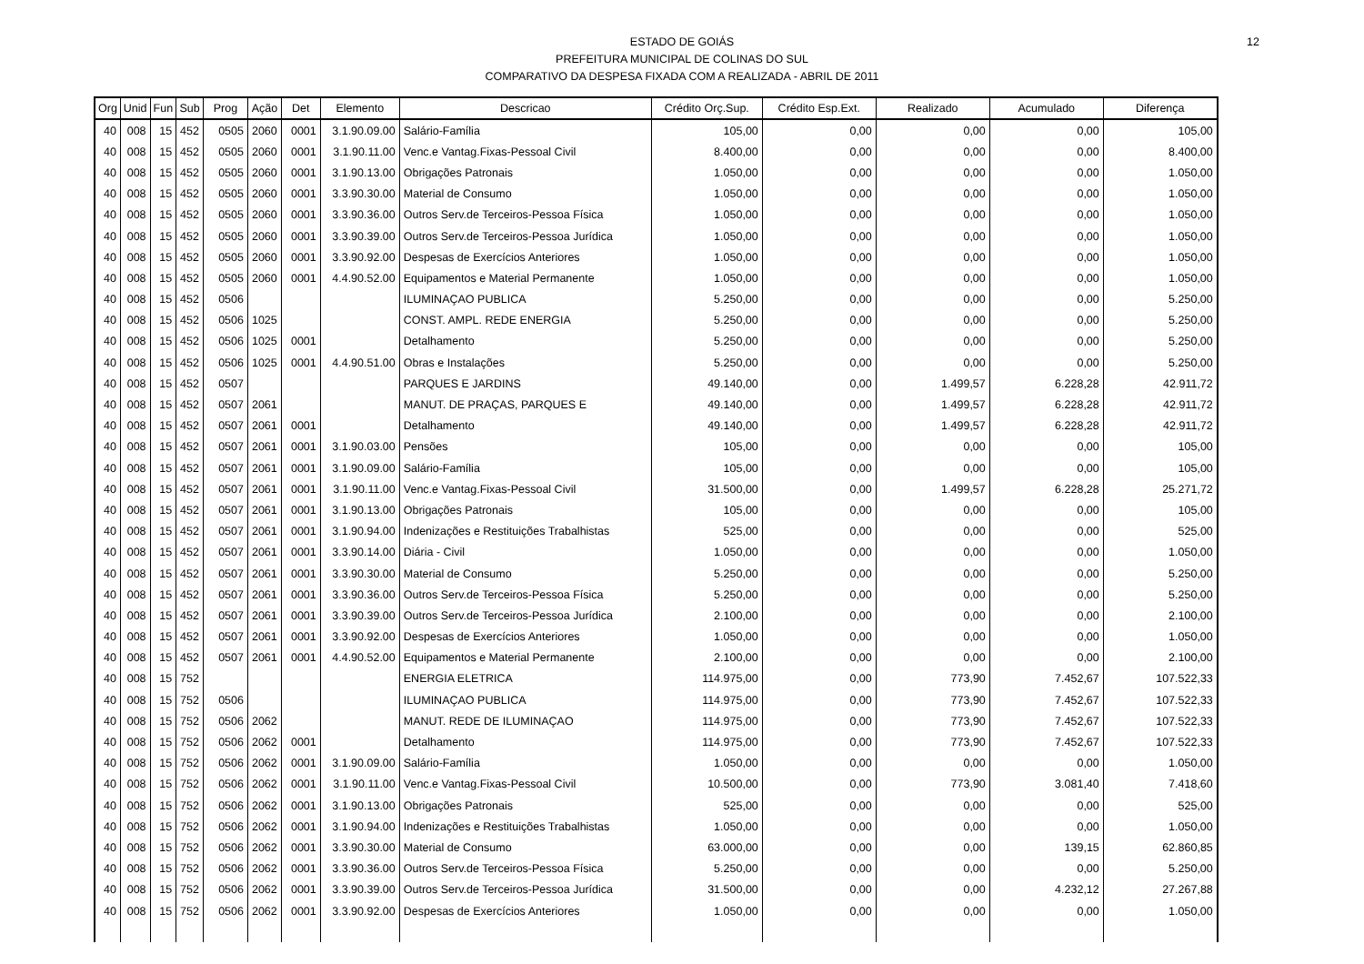ESTADO DE GOIÁS
PREFEITURA MUNICIPAL DE COLINAS DO SUL
COMPARATIVO DA DESPESA FIXADA COM A REALIZADA - ABRIL DE 2011
12
| Org | Unid | Fun | Sub | Prog | Ação | Det | Elemento | Descricao | Crédito Orç.Sup. | Crédito Esp.Ext. | Realizado | Acumulado | Diferença |
| --- | --- | --- | --- | --- | --- | --- | --- | --- | --- | --- | --- | --- | --- |
| 40 | 008 | 15 | 452 | 0505 | 2060 | 0001 | 3.1.90.09.00 | Salário-Família | 105,00 | 0,00 | 0,00 | 0,00 | 105,00 |
| 40 | 008 | 15 | 452 | 0505 | 2060 | 0001 | 3.1.90.11.00 | Venc.e Vantag.Fixas-Pessoal Civil | 8.400,00 | 0,00 | 0,00 | 0,00 | 8.400,00 |
| 40 | 008 | 15 | 452 | 0505 | 2060 | 0001 | 3.1.90.13.00 | Obrigações Patronais | 1.050,00 | 0,00 | 0,00 | 0,00 | 1.050,00 |
| 40 | 008 | 15 | 452 | 0505 | 2060 | 0001 | 3.3.90.30.00 | Material de Consumo | 1.050,00 | 0,00 | 0,00 | 0,00 | 1.050,00 |
| 40 | 008 | 15 | 452 | 0505 | 2060 | 0001 | 3.3.90.36.00 | Outros Serv.de Terceiros-Pessoa Física | 1.050,00 | 0,00 | 0,00 | 0,00 | 1.050,00 |
| 40 | 008 | 15 | 452 | 0505 | 2060 | 0001 | 3.3.90.39.00 | Outros Serv.de Terceiros-Pessoa Jurídica | 1.050,00 | 0,00 | 0,00 | 0,00 | 1.050,00 |
| 40 | 008 | 15 | 452 | 0505 | 2060 | 0001 | 3.3.90.92.00 | Despesas de Exercícios Anteriores | 1.050,00 | 0,00 | 0,00 | 0,00 | 1.050,00 |
| 40 | 008 | 15 | 452 | 0505 | 2060 | 0001 | 4.4.90.52.00 | Equipamentos e Material Permanente | 1.050,00 | 0,00 | 0,00 | 0,00 | 1.050,00 |
| 40 | 008 | 15 | 452 | 0506 | | | | ILUMINAÇAO PUBLICA | 5.250,00 | 0,00 | 0,00 | 0,00 | 5.250,00 |
| 40 | 008 | 15 | 452 | 0506 | 1025 | | | CONST. AMPL. REDE ENERGIA | 5.250,00 | 0,00 | 0,00 | 0,00 | 5.250,00 |
| 40 | 008 | 15 | 452 | 0506 | 1025 | 0001 | | Detalhamento | 5.250,00 | 0,00 | 0,00 | 0,00 | 5.250,00 |
| 40 | 008 | 15 | 452 | 0506 | 1025 | 0001 | 4.4.90.51.00 | Obras e Instalações | 5.250,00 | 0,00 | 0,00 | 0,00 | 5.250,00 |
| 40 | 008 | 15 | 452 | 0507 | | | | PARQUES E JARDINS | 49.140,00 | 0,00 | 1.499,57 | 6.228,28 | 42.911,72 |
| 40 | 008 | 15 | 452 | 0507 | 2061 | | | MANUT. DE PRAÇAS, PARQUES E | 49.140,00 | 0,00 | 1.499,57 | 6.228,28 | 42.911,72 |
| 40 | 008 | 15 | 452 | 0507 | 2061 | 0001 | | Detalhamento | 49.140,00 | 0,00 | 1.499,57 | 6.228,28 | 42.911,72 |
| 40 | 008 | 15 | 452 | 0507 | 2061 | 0001 | 3.1.90.03.00 | Pensões | 105,00 | 0,00 | 0,00 | 0,00 | 105,00 |
| 40 | 008 | 15 | 452 | 0507 | 2061 | 0001 | 3.1.90.09.00 | Salário-Família | 105,00 | 0,00 | 0,00 | 0,00 | 105,00 |
| 40 | 008 | 15 | 452 | 0507 | 2061 | 0001 | 3.1.90.11.00 | Venc.e Vantag.Fixas-Pessoal Civil | 31.500,00 | 0,00 | 1.499,57 | 6.228,28 | 25.271,72 |
| 40 | 008 | 15 | 452 | 0507 | 2061 | 0001 | 3.1.90.13.00 | Obrigações Patronais | 105,00 | 0,00 | 0,00 | 0,00 | 105,00 |
| 40 | 008 | 15 | 452 | 0507 | 2061 | 0001 | 3.1.90.94.00 | Indenizações e Restituições Trabalhistas | 525,00 | 0,00 | 0,00 | 0,00 | 525,00 |
| 40 | 008 | 15 | 452 | 0507 | 2061 | 0001 | 3.3.90.14.00 | Diária - Civil | 1.050,00 | 0,00 | 0,00 | 0,00 | 1.050,00 |
| 40 | 008 | 15 | 452 | 0507 | 2061 | 0001 | 3.3.90.30.00 | Material de Consumo | 5.250,00 | 0,00 | 0,00 | 0,00 | 5.250,00 |
| 40 | 008 | 15 | 452 | 0507 | 2061 | 0001 | 3.3.90.36.00 | Outros Serv.de Terceiros-Pessoa Física | 5.250,00 | 0,00 | 0,00 | 0,00 | 5.250,00 |
| 40 | 008 | 15 | 452 | 0507 | 2061 | 0001 | 3.3.90.39.00 | Outros Serv.de Terceiros-Pessoa Jurídica | 2.100,00 | 0,00 | 0,00 | 0,00 | 2.100,00 |
| 40 | 008 | 15 | 452 | 0507 | 2061 | 0001 | 3.3.90.92.00 | Despesas de Exercícios Anteriores | 1.050,00 | 0,00 | 0,00 | 0,00 | 1.050,00 |
| 40 | 008 | 15 | 452 | 0507 | 2061 | 0001 | 4.4.90.52.00 | Equipamentos e Material Permanente | 2.100,00 | 0,00 | 0,00 | 0,00 | 2.100,00 |
| 40 | 008 | 15 | 752 | | | | | ENERGIA ELETRICA | 114.975,00 | 0,00 | 773,90 | 7.452,67 | 107.522,33 |
| 40 | 008 | 15 | 752 | 0506 | | | | ILUMINAÇAO PUBLICA | 114.975,00 | 0,00 | 773,90 | 7.452,67 | 107.522,33 |
| 40 | 008 | 15 | 752 | 0506 | 2062 | | | MANUT. REDE DE ILUMINAÇAO | 114.975,00 | 0,00 | 773,90 | 7.452,67 | 107.522,33 |
| 40 | 008 | 15 | 752 | 0506 | 2062 | 0001 | | Detalhamento | 114.975,00 | 0,00 | 773,90 | 7.452,67 | 107.522,33 |
| 40 | 008 | 15 | 752 | 0506 | 2062 | 0001 | 3.1.90.09.00 | Salário-Família | 1.050,00 | 0,00 | 0,00 | 0,00 | 1.050,00 |
| 40 | 008 | 15 | 752 | 0506 | 2062 | 0001 | 3.1.90.11.00 | Venc.e Vantag.Fixas-Pessoal Civil | 10.500,00 | 0,00 | 773,90 | 3.081,40 | 7.418,60 |
| 40 | 008 | 15 | 752 | 0506 | 2062 | 0001 | 3.1.90.13.00 | Obrigações Patronais | 525,00 | 0,00 | 0,00 | 0,00 | 525,00 |
| 40 | 008 | 15 | 752 | 0506 | 2062 | 0001 | 3.1.90.94.00 | Indenizações e Restituições Trabalhistas | 1.050,00 | 0,00 | 0,00 | 0,00 | 1.050,00 |
| 40 | 008 | 15 | 752 | 0506 | 2062 | 0001 | 3.3.90.30.00 | Material de Consumo | 63.000,00 | 0,00 | 0,00 | 139,15 | 62.860,85 |
| 40 | 008 | 15 | 752 | 0506 | 2062 | 0001 | 3.3.90.36.00 | Outros Serv.de Terceiros-Pessoa Física | 5.250,00 | 0,00 | 0,00 | 0,00 | 5.250,00 |
| 40 | 008 | 15 | 752 | 0506 | 2062 | 0001 | 3.3.90.39.00 | Outros Serv.de Terceiros-Pessoa Jurídica | 31.500,00 | 0,00 | 0,00 | 4.232,12 | 27.267,88 |
| 40 | 008 | 15 | 752 | 0506 | 2062 | 0001 | 3.3.90.92.00 | Despesas de Exercícios Anteriores | 1.050,00 | 0,00 | 0,00 | 0,00 | 1.050,00 |